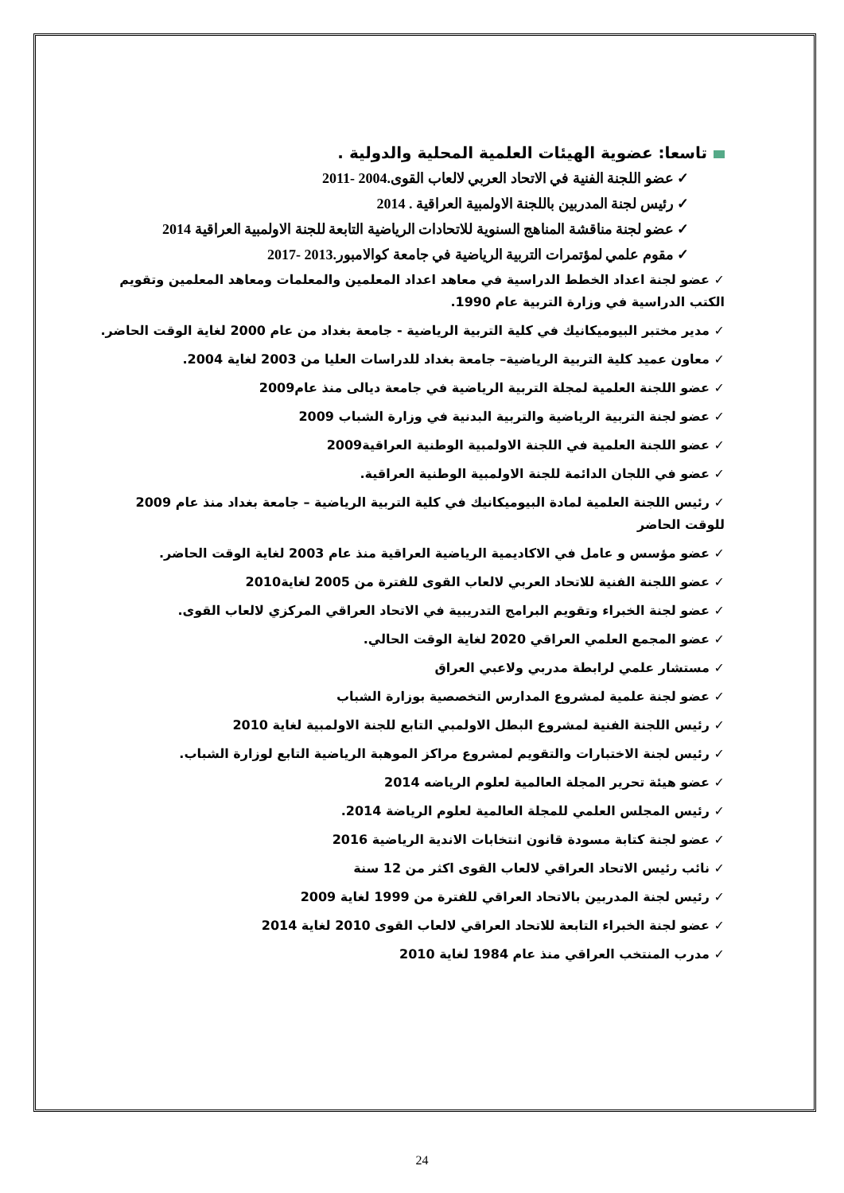تاسعا: عضوية الهيئات العلمية المحلية والدولية .
✓ عضو اللجنة الفنية في الاتحاد العربي لالعاب القوى.2004 -2011
✓ رئيس لجنة المدربين باللجنة الاولمبية العراقية . 2014
✓ عضو لجنة مناقشة المناهج السنوية للاتحادات الرياضية التابعة للجنة الاولمبية العراقية 2014
✓ مقوم علمي لمؤتمرات التربية الرياضية في جامعة كوالامبور.2013 -2017
✓ عضو لجنة اعداد الخطط الدراسية في معاهد اعداد المعلمين والمعلمات ومعاهد المعلمين وتقويم الكتب الدراسية في وزارة التربية عام 1990.
✓ مدير مختبر البيوميكانيك في كلية التربية الرياضية - جامعة بغداد من عام 2000 لغاية الوقت الحاضر.
✓ معاون عميد كلية التربية الرياضية– جامعة بغداد للدراسات العليا من 2003 لغاية 2004.
✓ عضو اللجنة العلمية لمجلة التربية الرياضية في جامعة ديالى منذ عام2009
✓ عضو لجنة التربية الرياضية والتربية البدنية في وزارة الشباب 2009
✓ عضو اللجنة العلمية في اللجنة الاولمبية الوطنية العراقية2009
✓ عضو في اللجان الدائمة للجنة الاولمبية الوطنية العراقية.
✓ رئيس اللجنة العلمية لمادة البيوميكانيك في كلية التربية الرياضية – جامعة بغداد منذ عام 2009 للوقت الحاضر
✓ عضو مؤسس و عامل في الاكاديمية الرياضية العراقية منذ عام 2003 لغاية الوقت الحاضر.
✓ عضو اللجنة الفنية للاتحاد العربي لالعاب القوى للفترة من 2005 لغاية2010
✓ عضو لجنة الخبراء وتقويم البرامج التدريبية في الاتحاد العراقي المركزي لالعاب القوى.
✓ عضو المجمع العلمي العراقي 2020 لغاية الوقت الحالي.
✓ مستشار علمي لرابطة مدربي ولاعبي العراق
✓ عضو لجنة علمية لمشروع المدارس التخصصية بوزارة الشباب
✓ رئيس اللجنة الفنية لمشروع البطل الاولمبي التابع للجنة الاولمبية لغاية 2010
✓ رئيس لجنة الاختبارات والتقويم لمشروع مراكز الموهبة الرياضية التابع لوزارة الشباب.
✓ عضو هيئة تحرير المجلة العالمية لعلوم الرياضه 2014
✓ رئيس المجلس العلمي للمجلة العالمية لعلوم الرياضة 2014.
✓ عضو لجنة كتابة مسودة قانون انتخابات الاندية الرياضية 2016
✓ نائب رئيس الاتحاد العراقي لالعاب القوى اكثر من 12 سنة
✓ رئيس لجنة المدربين بالاتحاد العراقي للفترة من 1999 لغاية 2009
✓ عضو لجنة الخبراء التابعة للاتحاد العراقي لالعاب القوى 2010 لغاية 2014
✓ مدرب المنتخب العراقي منذ عام 1984 لغاية 2010
24